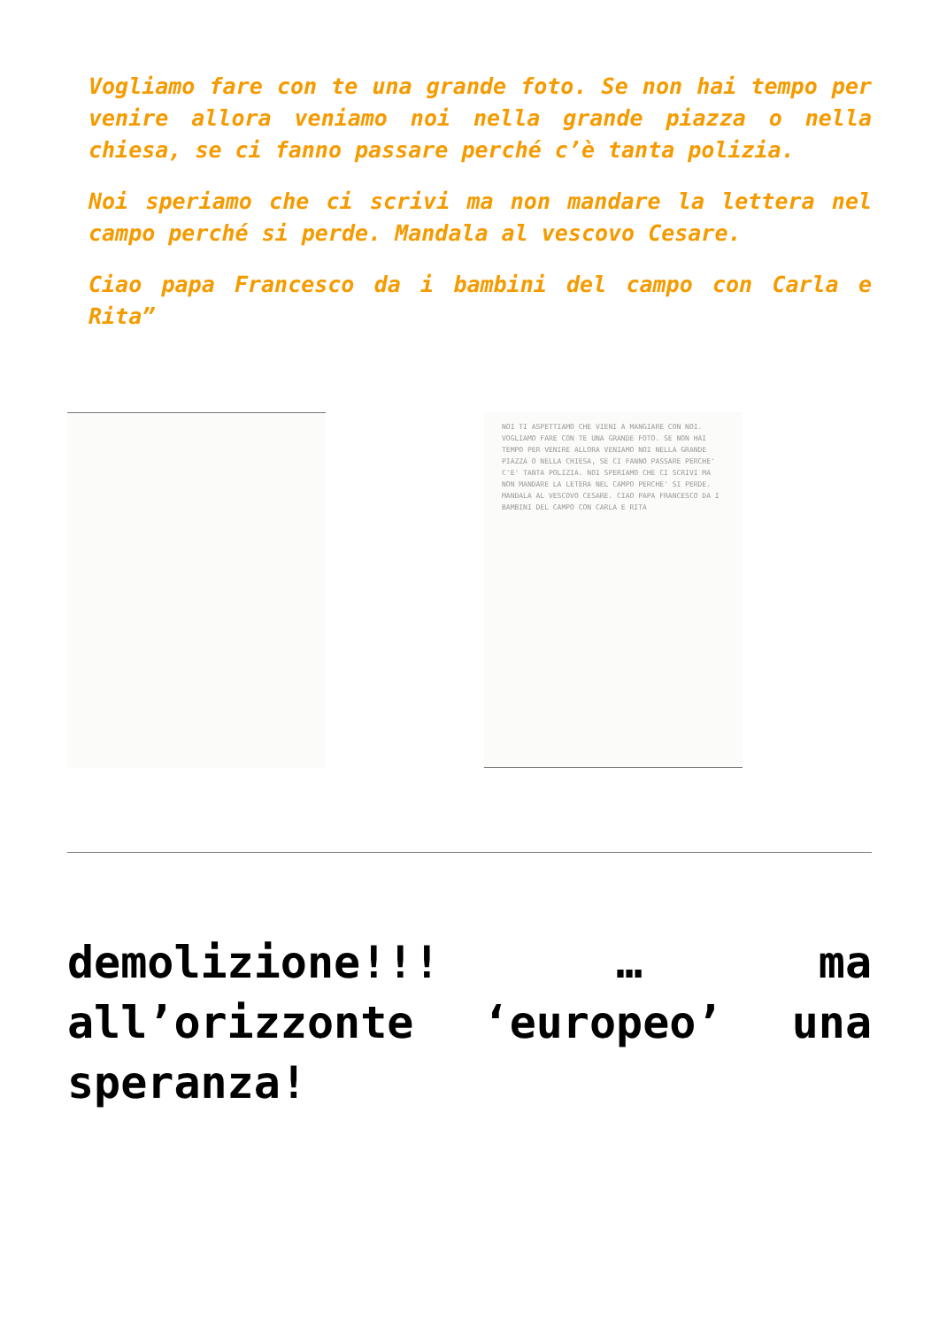Vogliamo fare con te una grande foto. Se non hai tempo per venire allora veniamo noi nella grande piazza o nella chiesa, se ci fanno passare perché c’è tanta polizia.
Noi speriamo che ci scrivi ma non mandare la lettera nel campo perché si perde. Mandala al vescovo Cesare.
Ciao papa Francesco da i bambini del campo con Carla e Rita”
NOI TI ASPETTIAMO CHE VIENI A MANGIARE CON NOI. VOGLIAMO FARE CON TE UNA GRANDE FOTO. SE NON HAI TEMPO PER VENIRE ALLORA VENIAMO NOI NELLA GRANDE PIAZZA O NELLA CHIESA, SE CI FANNO PASSARE PERCHE' C'E' TANTA POLIZIA. NOI SPERIAMO CHE CI SCRIVI MA NON MANDARE LA LETERA NEL CAMPO PERCHE' SI PERDE. MANDALA AL VESCOVO CESARE. CIAO PAPA FRANCESCO DA I BAMBINI DEL CAMPO CON CARLA E RITA
demolizione!!! … ma all’orizzonte ‘europeo’ una speranza!